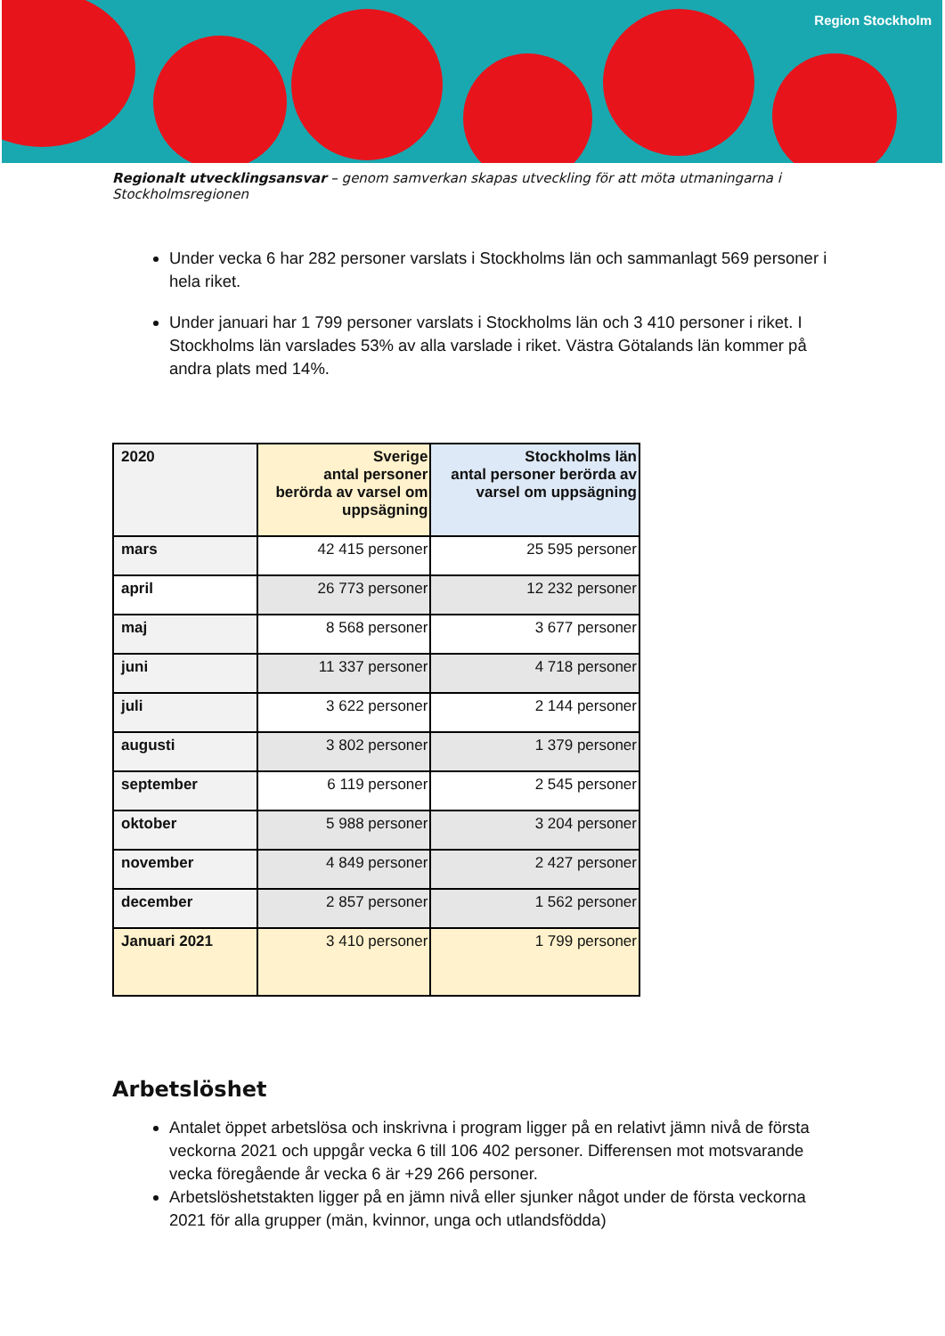Region Stockholm
Regionalt utvecklingsansvar – genom samverkan skapas utveckling för att möta utmaningarna i Stockholmsregionen
Under vecka 6 har 282 personer varslats i Stockholms län och sammanlagt 569 personer i hela riket.
Under januari har 1 799 personer varslats i Stockholms län och 3 410 personer i riket. I Stockholms län varslades 53% av alla varslade i riket. Västra Götalands län kommer på andra plats med 14%.
| 2020 | Sverige antal personer berörda av varsel om uppsägning | Stockholms län antal personer berörda av varsel om uppsägning |
| --- | --- | --- |
| mars | 42 415 personer | 25 595 personer |
| april | 26 773 personer | 12 232 personer |
| maj | 8 568 personer | 3 677 personer |
| juni | 11 337 personer | 4 718 personer |
| juli | 3 622 personer | 2 144 personer |
| augusti | 3 802 personer | 1 379 personer |
| september | 6 119 personer | 2 545 personer |
| oktober | 5 988 personer | 3 204 personer |
| november | 4 849 personer | 2 427 personer |
| december | 2 857 personer | 1 562 personer |
| Januari 2021 | 3 410 personer | 1 799 personer |
Arbetslöshet
Antalet öppet arbetslösa och inskrivna i program ligger på en relativt jämn nivå de första veckorna 2021 och uppgår vecka 6 till 106 402 personer. Differensen mot motsvarande vecka föregående år vecka 6 är +29 266 personer.
Arbetslöshetstakten ligger på en jämn nivå eller sjunker något under de första veckorna 2021 för alla grupper (män, kvinnor, unga och utlandsfödda)